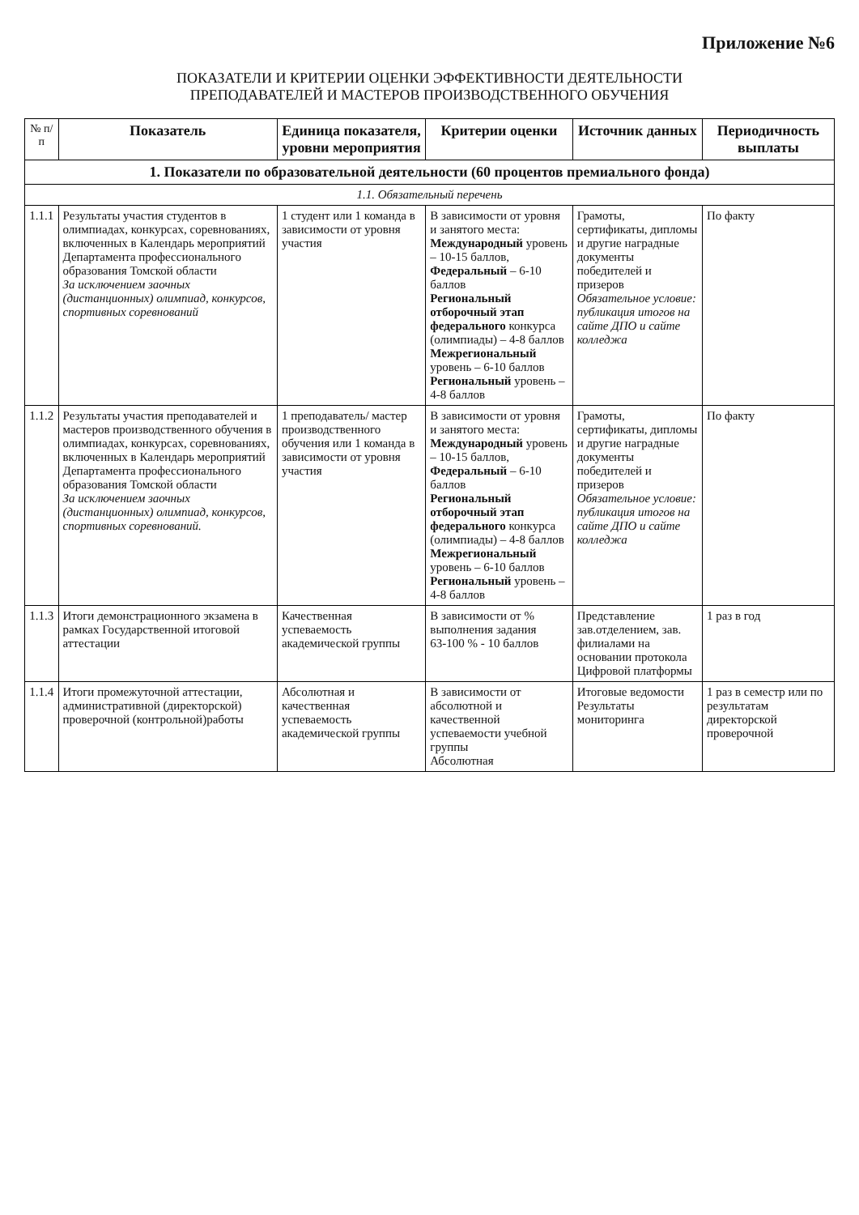Приложение №6
ПОКАЗАТЕЛИ И КРИТЕРИИ ОЦЕНКИ ЭФФЕКТИВНОСТИ ДЕЯТЕЛЬНОСТИ
ПРЕПОДАВАТЕЛЕЙ И МАСТЕРОВ ПРОИЗВОДСТВЕННОГО ОБУЧЕНИЯ
| № п/п | Показатель | Единица показателя, уровни мероприятия | Критерии оценки | Источник данных | Периодичность выплаты |
| --- | --- | --- | --- | --- | --- |
| 1. Показатели по образовательной деятельности (60 процентов премиального фонда) | | | | | |
| 1.1. Обязательный перечень | | | | | |
| 1.1.1 | Результаты участия студентов в олимпиадах, конкурсах, соревнованиях, включенных в Календарь мероприятий Департамента профессионального образования Томской области За исключением заочных (дистанционных) олимпиад, конкурсов, спортивных соревнований | 1 студент или 1 команда в зависимости от уровня участия | В зависимости от уровня и занятого места: Международный уровень – 10-15 баллов, Федеральный – 6-10 баллов Региональный отборочный этап федерального конкурса (олимпиады) – 4-8 баллов Межрегиональный уровень – 6-10 баллов Региональный уровень – 4-8 баллов | Грамоты, сертификаты, дипломы и другие наградные документы победителей и призеров Обязательное условие: публикация итогов на сайте ДПО и сайте колледжа | По факту |
| 1.1.2 | Результаты участия преподавателей и мастеров производственного обучения в олимпиадах, конкурсах, соревнованиях, включенных в Календарь мероприятий Департамента профессионального образования Томской области За исключением заочных (дистанционных) олимпиад, конкурсов, спортивных соревнований. | 1 преподаватель/ мастер производственного обучения или 1 команда в зависимости от уровня участия | В зависимости от уровня и занятого места: Международный уровень – 10-15 баллов, Федеральный – 6-10 баллов Региональный отборочный этап федерального конкурса (олимпиады) – 4-8 баллов Межрегиональный уровень – 6-10 баллов Региональный уровень – 4-8 баллов | Грамоты, сертификаты, дипломы и другие наградные документы победителей и призеров Обязательное условие: публикация итогов на сайте ДПО и сайте колледжа | По факту |
| 1.1.3 | Итоги демонстрационного экзамена в рамках Государственной итоговой аттестации | Качественная успеваемость академической группы | В зависимости от % выполнения задания 63-100 % - 10 баллов | Представление зав.отделением, зав. филиалами на основании протокола Цифровой платформы | 1 раз в год |
| 1.1.4 | Итоги промежуточной аттестации, административной (директорской) проверочной (контрольной)работы | Абсолютная и качественная успеваемость академической группы | В зависимости от абсолютной и качественной успеваемости учебной группы Абсолютная | Итоговые ведомости Результаты мониторинга | 1 раз в семестр или по результатам директорской проверочной |